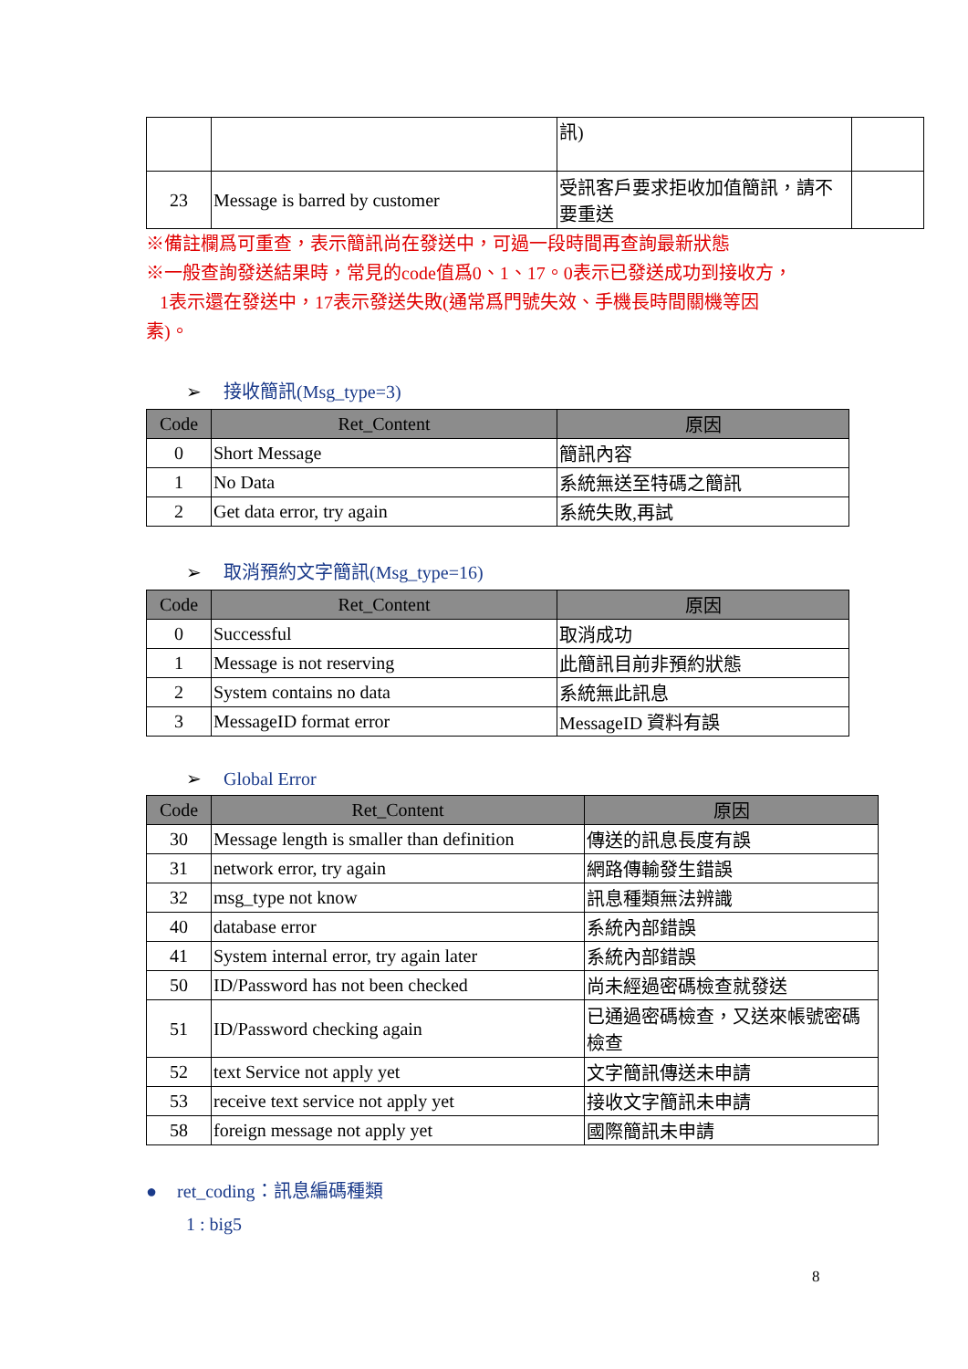| | | 訊) | |
| 23 | Message is barred by customer | 受訊客戶要求拒收加值簡訊，請不要重送 | |
※備註欄爲可重查，表示簡訊尚在發送中，可過一段時間再查詢最新狀態
※一般查詢發送結果時，常見的code值爲0、1、17。0表示已發送成功到接收方，
1表示還在發送中，17表示發送失敗(通常爲門號失效、手機長時間關機等因
素)。
➢ 接收簡訊(Msg_type=3)
| Code | Ret_Content | 原因 |
| --- | --- | --- |
| 0 | Short Message | 簡訊內容 |
| 1 | No Data | 系統無送至特碼之簡訊 |
| 2 | Get data error, try again | 系統失敗,再試 |
➢ 取消預約文字簡訊(Msg_type=16)
| Code | Ret_Content | 原因 |
| --- | --- | --- |
| 0 | Successful | 取消成功 |
| 1 | Message is not reserving | 此簡訊目前非預約狀態 |
| 2 | System contains no data | 系統無此訊息 |
| 3 | MessageID format error | MessageID 資料有誤 |
➢ Global Error
| Code | Ret_Content | 原因 |
| --- | --- | --- |
| 30 | Message length is smaller than definition | 傳送的訊息長度有誤 |
| 31 | network error, try again | 網路傳輸發生錯誤 |
| 32 | msg_type not know | 訊息種類無法辨識 |
| 40 | database error | 系統內部錯誤 |
| 41 | System internal error, try again later | 系統內部錯誤 |
| 50 | ID/Password has not been checked | 尚未經過密碼檢查就發送 |
| 51 | ID/Password checking again | 已通過密碼檢查，又送來帳號密碼檢查 |
| 52 | text Service not apply yet | 文字簡訊傳送未申請 |
| 53 | receive text service not apply yet | 接收文字簡訊未申請 |
| 58 | foreign message not apply yet | 國際簡訊未申請 |
● ret_coding：訊息編碼種類
1 : big5
8